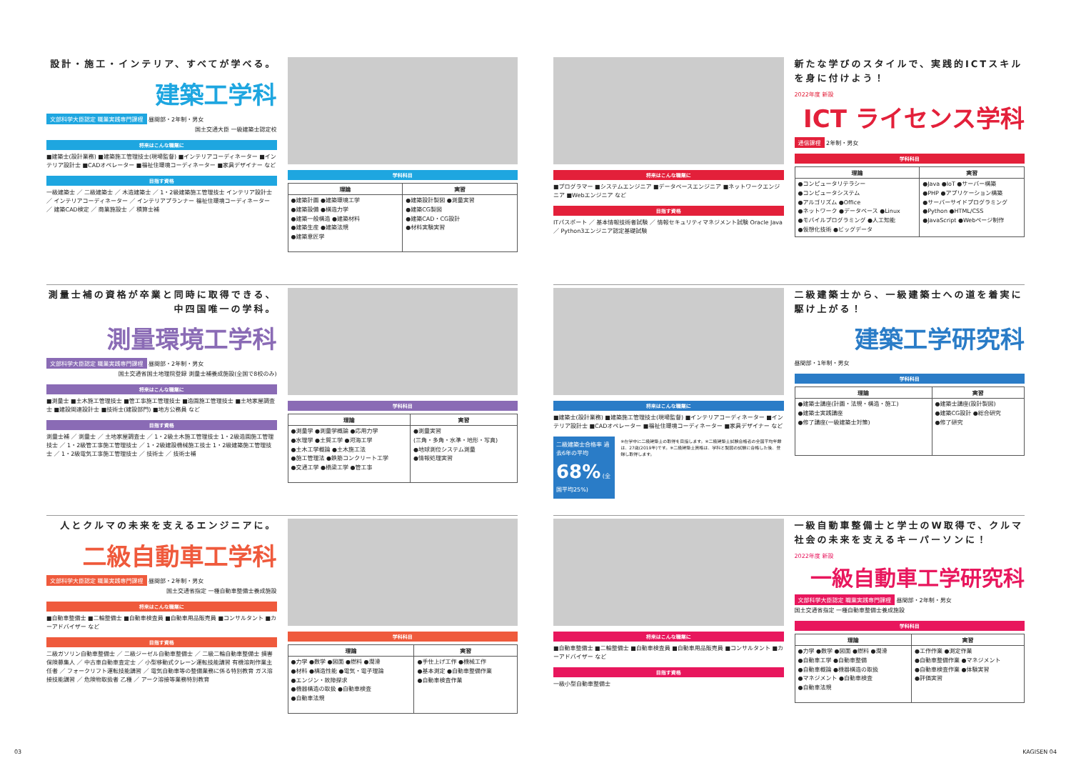設計・施工・インテリア、すべてが学べる。
建築工学科
文部科学大臣認定 職業実践専門課程 昼間部・2年制・男女
国土交通大臣 一級建築士認定校
将来はこんな職業に
■建築士(設計業務) ■建築施工管理技士(現場監督) ■インテリアコーディネーター ■インテリア設計士 ■CADオペレーター ■福祉住環境コーディネーター ■家具デザイナー など
目指す資格
一級建築士 ／ 二級建築士 ／ 木造建築士 ／ 1・2級建築施工管理技士 インテリア設計士 ／ インテリアコーディネーター ／ インテリアプランナー 福祉住環境コーディネーター ／ 建築CAD検定 ／ 商業施設士 ／ 積算士補
学科科目
| 理論 | 実習 |
| --- | --- |
| ●建築計画 ●建築環境工学 ●建築設備 ●構造力学 ●建築一般構造 ●建築材料 ●建築生産 ●建築法規 ●建築意匠学 | ●建築設計製図 ●測量実習 ●建築CG製図 ●建築CAD・CG設計 ●材料実験実習 |
測量士補の資格が卒業と同時に取得できる、中四国唯一の学科。
測量環境工学科
文部科学大臣認定 職業実践専門課程 昼間部・2年制・男女
国土交通省国土地理院登録 測量士補養成施設(全国で8校のみ)
将来はこんな職業に
■測量士 ■土木施工管理技士 ■管工事施工管理技士 ■造園施工管理技士 ■土地家屋調査士 ■建設関連設計士 ■技術士(建設部門) ■地方公務員 など
目指す資格
測量士補 ／ 測量士 ／ 土地家屋調査士 ／ 1・2級土木施工管理技士 1・2級造園施工管理技士 ／ 1・2級管工事施工管理技士 ／ 1・2級建設機械施工技士 1・2級建築施工管理技士 ／ 1・2級電気工事施工管理技士 ／ 技術士 ／ 技術士補
学科科目
| 理論 | 実習 |
| --- | --- |
| ●測量学 ●測量学概論 ●応用力学 ●水理学 ●土質工学 ●河海工学 ●土木工学概論 ●土木施工法 ●施工管理法 ●鉄筋コンクリート工学 ●交通工学 ●橋梁工学 ●管工事 | ●測量実習 (三角・多角・水準・地形・写真) ●地球測位システム測量 ●情報処理実習 |
人とクルマの未来を支えるエンジニアに。
二級自動車工学科
文部科学大臣認定 職業実践専門課程 昼間部・2年制・男女
国土交通省指定 一種自動車整備士養成施設
将来はこんな職業に
■自動車整備士 ■二輪整備士 ■自動車検査員 ■自動車用品販売員 ■コンサルタント ■カーアドバイザー など
目指す資格
二級ガソリン自動車整備士 ／ 二級ジーゼル自動車整備士 ／ 二級二輪自動車整備士 損害保険募集人 ／ 中古車自動車査定士 ／ 小型移動式クレーン運転技能講習 有機溶剤作業主任者 ／ フォークリフト運転技能講習 ／ 電気自動車等の整備業務に係る特別教育 ガス溶接技能講習 ／ 危険物取扱者 乙種 ／ アーク溶接等業務特別教育
学科科目
| 理論 | 実習 |
| --- | --- |
| ●力学 ●数学 ●図面 ●燃料 ●潤滑 ●材料 ●構造性能 ●電気・電子理論 ●エンジン・故障探求 ●機器構造の取扱 ●自動車検査 ●自動車法規 | ●手仕上げ工作 ●機械工作 ●基本測定 ●自動車整備作業 ●自動車検査作業 |
将来はこんな職業に
■プログラマー ■システムエンジニア ■データベースエンジニア ■ネットワークエンジニア ■Webエンジニア など
目指す資格
ITパスポート ／ 基本情報技術者試験 ／ 情報セキュリティマネジメント試験 Oracle Java ／ Python3エンジニア認定基礎試験
新たな学びのスタイルで、実践的ICTスキルを身に付けよう！
2022年度 新設
ICT ライセンス学科
通信課程 2年制・男女
学科科目
| 理論 | 実習 |
| --- | --- |
| ●コンピュータリテラシー ●コンピュータシステム ●アルゴリズム ●Office ●ネットワーク ●データベース ●Linux ●モバイルプログラミング ●人工知能 ●仮想化技術 ●ビッグデータ | ●Java ●IoT ●サーバー構築 ●PHP ●アプリケーション構築 ●サーバーサイドプログラミング ●Python ●HTML/CSS ●JavaScript ●Webページ制作 |
将来はこんな職業に
■建築士(設計業務) ■建築施工管理技士(現場監督) ■インテリアコーディネーター ■インテリア設計士 ■CADオペレーター ■福祉住環境コーディネーター ■家具デザイナー など
二級建築士合格率 過去6年の平均 68% (全国平均25%)
※在学中に二級建築士の取得を目指します。※二級建築士試験合格者の全国平均年齢は、27歳(2019年)です。※二級建築士資格は、学科と製図の試験に合格した後、登録し取得します。
二級建築士から、一級建築士への道を着実に駆け上がる！
建築工学研究科
昼間部・1年制・男女
学科科目
| 理論 | 実習 |
| --- | --- |
| ●建築士講座(計画・法規・構造・施工) ●建築士実践講座 ●修了講座(一級建築士対策) | ●建築士講座(設計製図) ●建築CG設計 ●総合研究 ●修了研究 |
将来はこんな職業に
■自動車整備士 ■二輪整備士 ■自動車検査員 ■自動車用品販売員 ■コンサルタント ■カーアドバイザー など
目指す資格
一級小型自動車整備士
一級自動車整備士と学士のW取得で、クルマ社会の未来を支えるキーパーソンに！
2022年度 新設
一級自動車工学研究科
文部科学大臣認定 職業実践専門課程 昼間部・2年制・男女
国土交通省指定 一種自動車整備士養成施設
学科科目
| 理論 | 実習 |
| --- | --- |
| ●力学 ●数学 ●図面 ●燃料 ●潤滑 ●自動車工学 ●自動車整備 ●自動車概論 ●機器構造の取扱 ●マネジメント ●自動車検査 ●自動車法規 | ●工作作業 ●測定作業 ●自動車整備作業 ●マネジメント ●自動車検査作業 ●体験実習 ●評価実習 |
03 KAGISEN 04